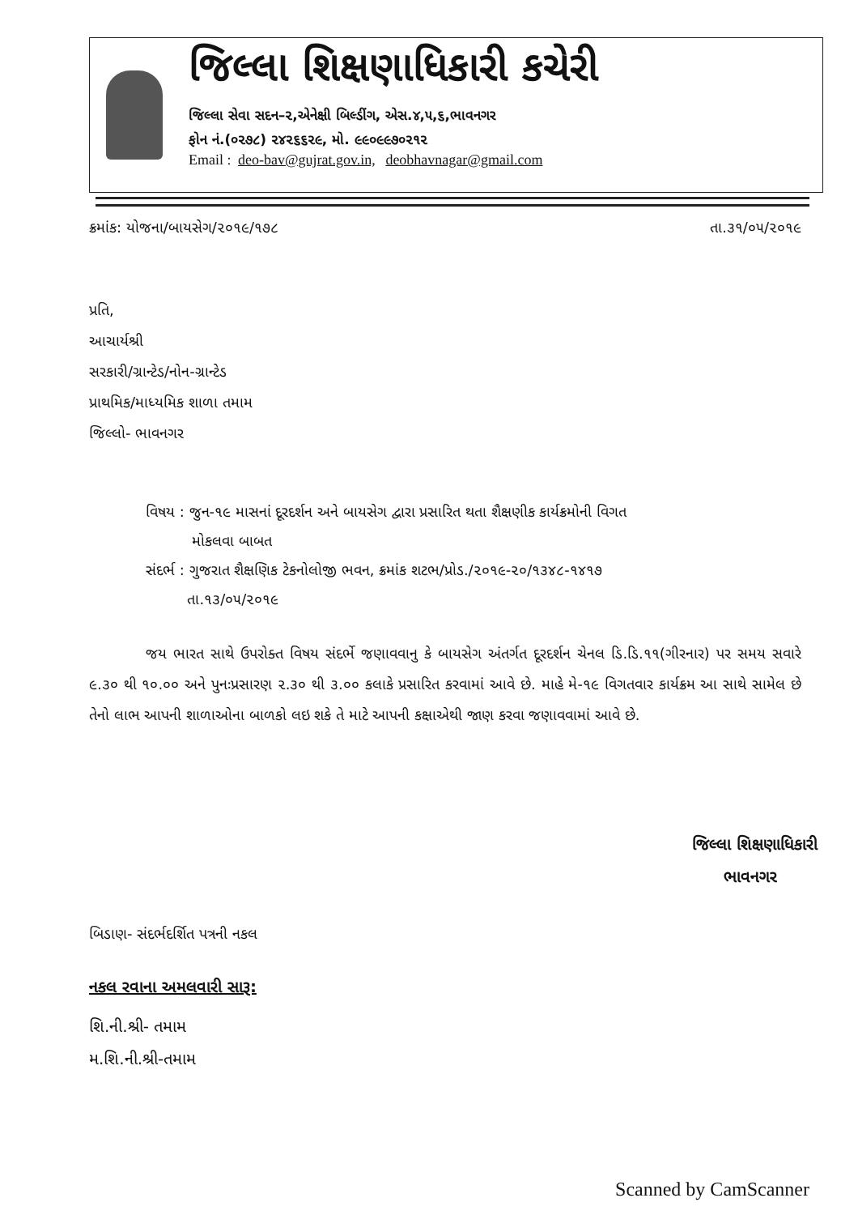જિલ્લા શિક્ષણાધિકારી કચેરી
જિલ્લા સેવા સદન–૨,એનેક્ષી બિલ્ડીંગ, એસ.૪,૫,૬,ભાવનગર
ફોન નં.(૦૨૭૮) ૨૪૨૬૬૨૯, મો. ૯૯૦૯૯૭૦૨૧૨
Email : deo-bav@gujrat.gov.in, deobhavnagar@gmail.com
ક્રમાંક: યોજના/બાયસેગ/૨૦૧૯/૧૭૮ તા.૩૧/૦૫/૨૦૧૯
પ્રતિ,
આચાર્યશ્રી
સરકારી/ગ્રાન્ટેડ/નોન-ગ્રાન્ટેડ
પ્રાથમિક/માધ્યમિક શાળા તમામ
જિલ્લો- ભાવનગર
વિષય : જુન-૧૯ માસનાં દૂરદર્શન અને બાયસેગ દ્વારા પ્રસારિત થતા શૈક્ષણીક કાર્યક્રમોની વિગત
મોકલવા બાબત
સંદર્ભ : ગુજરાત શૈક્ષણિક ટેકનોલોજી ભવન, ક્રમાંક શટભ/પ્રોડ./૨૦૧૯-૨૦/૧૩૪૮-૧૪૧૭
તા.૧૩/૦૫/૨૦૧૯
જય ભારત સાથે ઉપરોક્ત વિષય સંદર્ભે જણાવવાનુ કે બાયસેગ અંતર્ગત દૂરદર્શન ચેનલ ડિ.ડિ.૧૧(ગીરનાર) પર સમય સવારે ૯.૩૦ થી ૧૦.૦૦ અને પુનઃપ્રસારણ ૨.૩૦ થી ૩.૦૦ કલાકે પ્રસારિત કરવામાં આવે છે. માહે મે-૧૯ વિગતવાર કાર્યક્રમ આ સાથે સામેલ છે તેનો લાભ આપની શાળાઓના બાળકો લઇ શકે તે માટે આપની કક્ષાએથી જાણ કરવા જણાવવામાં આવે છે.
જિલ્લા શિક્ષણાધિકારી
ભાવનગર
બિડાણ- સંદર્ભદર્શિત પત્રની નકલ
નકલ રવાના અમલવારી સારૂ:
શિ.ની.શ્રી- તમામ
મ.શિ.ની.શ્રી-તમામ
Scanned by CamScanner